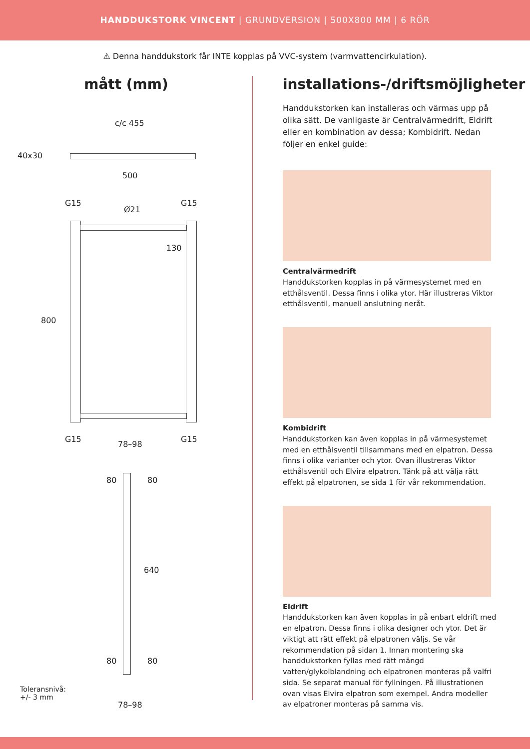HANDDUKSTORK VINCENT | GRUNDVERSION | 500X800 MM | 6 RÖR
⚠ Denna handdukstork får INTE kopplas på VVC-system (varmvattencirkulation).
mått (mm)
c/c 455
40x30
500
G15
Ø21
G15
130
800
G15 G15
78–98
80 80
640
80 80
Toleransnivå:
+/- 3 mm
78–98
installations-/driftsmöjligheter
Handdukstorken kan installeras och värmas upp på olika sätt. De vanligaste är Centralvärmedrift, Eldrift eller en kombination av dessa; Kombidrift. Nedan följer en enkel guide:
Centralvärmedrift
Handdukstorken kopplas in på värmesystemet med en etthålsventil. Dessa finns i olika ytor. Här illustreras Viktor etthålsventil, manuell anslutning neråt.
Kombidrift
Handdukstorken kan även kopplas in på värmesystemet med en etthålsventil tillsammans med en elpatron. Dessa finns i olika varianter och ytor. Ovan illustreras Viktor etthålsventil och Elvira elpatron. Tänk på att välja rätt effekt på elpatronen, se sida 1 för vår rekommendation.
Eldrift
Handdukstorken kan även kopplas in på enbart eldrift med en elpatron. Dessa finns i olika designer och ytor. Det är viktigt att rätt effekt på elpatronen väljs. Se vår rekommen­dation på sidan 1. Innan montering ska handdukstorken fyllas med rätt mängd vatten/glykolblandning och elpatronen monteras på valfri sida. Se separat manual för fyllningen. På illustrationen ovan visas Elvira elpatron som exempel. Andra modeller av elpatroner monteras på samma vis.